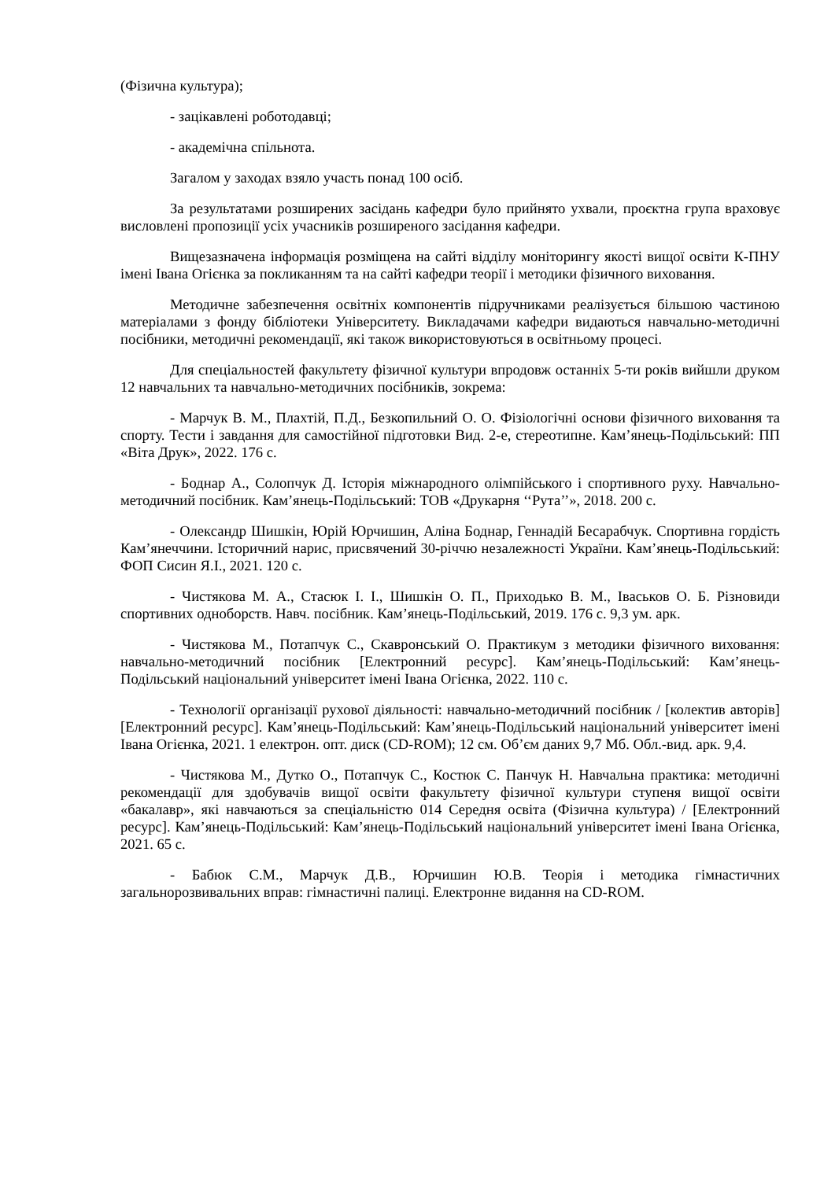(Фізична культура);
- зацікавлені роботодавці;
- академічна спільнота.
Загалом у заходах взяло участь понад 100 осіб.
За результатами розширених засідань кафедри було прийнято ухвали, проєктна група враховує висловлені пропозиції усіх учасників розширеного засідання кафедри.
Вищезазначена інформація розміщена на сайті відділу моніторингу якості вищої освіти К-ПНУ імені Івана Огієнка за покликанням та на сайті кафедри теорії і методики фізичного виховання.
Методичне забезпечення освітніх компонентів підручниками реалізується більшою частиною матеріалами з фонду бібліотеки Університету. Викладачами кафедри видаються навчально-методичні посібники, методичні рекомендації, які також використовуються в освітньому процесі.
Для спеціальностей факультету фізичної культури впродовж останніх 5-ти років вийшли друком 12 навчальних та навчально-методичних посібників, зокрема:
- Марчук В. М., Плахтій, П.Д., Безкопильний О. О. Фізіологічні основи фізичного виховання та спорту. Тести і завдання для самостійної підготовки Вид. 2-е, стереотипне. Кам’янець-Подільський: ПП «Віта Друк», 2022. 176 с.
- Боднар А., Солопчук Д. Історія міжнародного олімпійського і спортивного руху. Навчально-методичний посібник. Кам’янець-Подільський: ТОВ «Друкарня ‘‘Рута’’», 2018. 200 с.
- Олександр Шишкін, Юрій Юрчишин, Аліна Боднар, Геннадій Бесарабчук. Спортивна гордість Кам’янеччини. Історичний нарис, присвячений 30-річчю незалежності України. Кам’янець-Подільський: ФОП Сисин Я.І., 2021. 120 с.
- Чистякова М. А., Стасюк І. І., Шишкін О. П., Приходько В. М., Іваськов О. Б. Різновиди спортивних одноборств. Навч. посібник. Кам’янець-Подільський, 2019. 176 с. 9,3 ум. арк.
- Чистякова М., Потапчук С., Скавронський О. Практикум з методики фізичного виховання: навчально-методичний посібник [Електронний ресурс]. Кам’янець-Подільський: Кам’янець- Подільський національний університет імені Івана Огієнка, 2022. 110 с.
- Технології організації рухової діяльності: навчально-методичний посібник / [колектив авторів] [Електронний ресурс]. Кам’янець-Подільський: Кам’янець-Подільський національний університет імені Івана Огієнка, 2021. 1 електрон. опт. диск (CD-ROM); 12 см. Об’єм даних 9,7 Мб. Обл.-вид. арк. 9,4.
- Чистякова М., Дутко О., Потапчук С., Костюк С. Панчук Н. Навчальна практика: методичні рекомендації для здобувачів вищої освіти факультету фізичної культури ступеня вищої освіти «бакалавр», які навчаються за спеціальністю 014 Середня освіта (Фізична культура) / [Електронний ресурс]. Кам’янець-Подільський: Кам’янець-Подільський національний університет імені Івана Огієнка, 2021. 65 с.
- Бабюк С.М., Марчук Д.В., Юрчишин Ю.В. Теорія і методика гімнастичних загальнорозвивальних вправ: гімнастичні палиці. Електронне видання на CD-ROM.